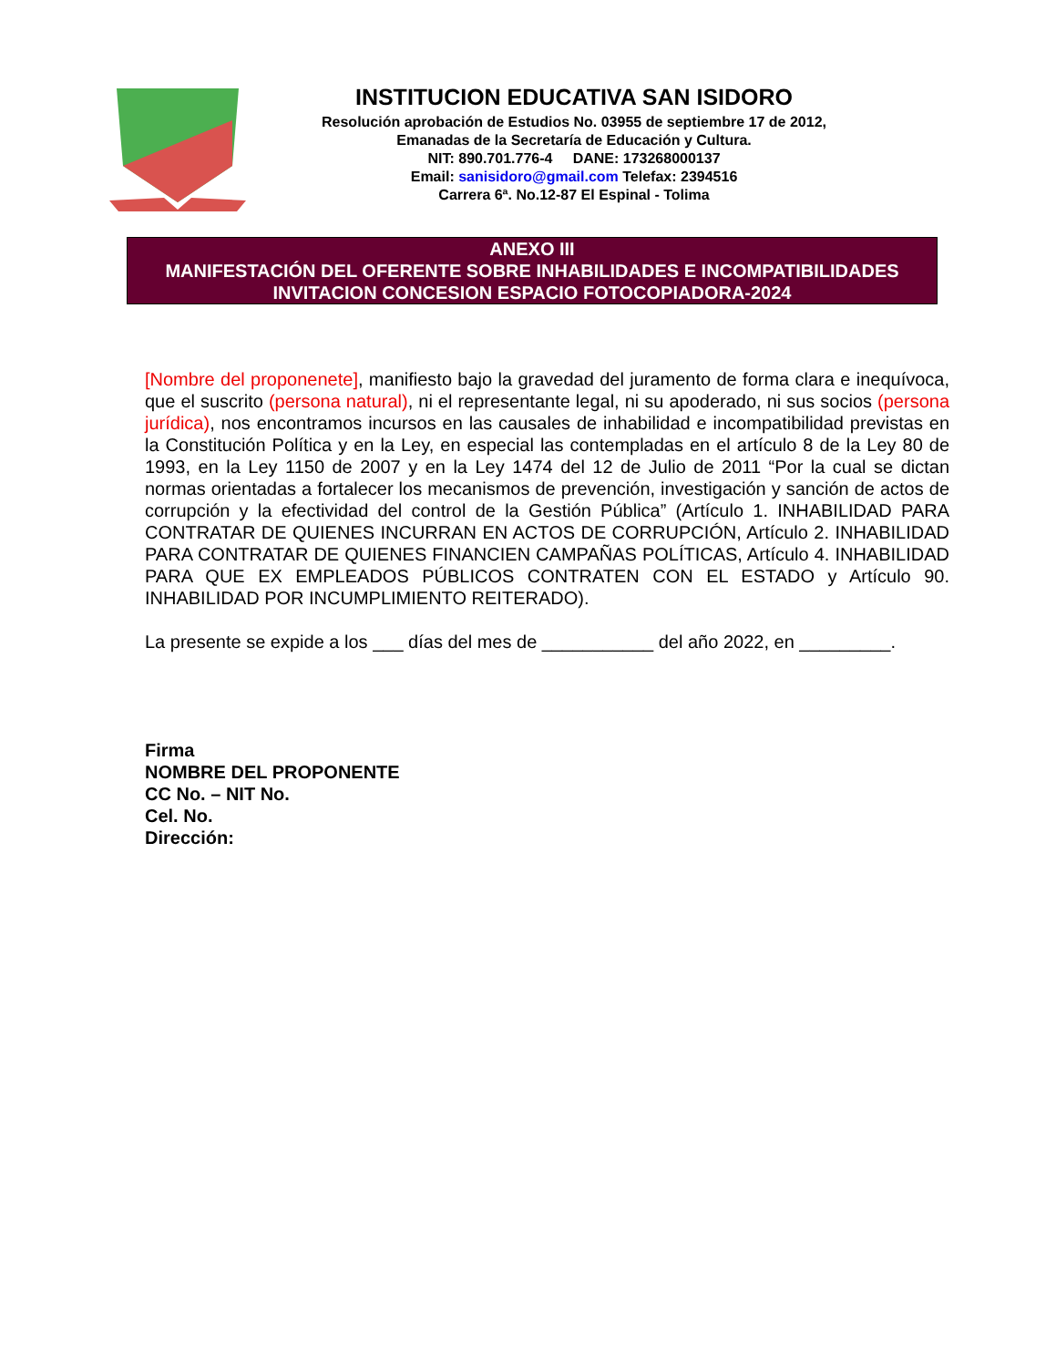INSTITUCION EDUCATIVA SAN ISIDORO
Resolución aprobación de Estudios No. 03955 de septiembre 17 de 2012,
Emanadas de la Secretaría de Educación y Cultura.
NIT: 890.701.776-4 DANE: 173268000137
Email: sanisidoro@gmail.com Telefax: 2394516
Carrera 6ª. No.12-87 El Espinal - Tolima
ANEXO III
MANIFESTACIÓN DEL OFERENTE SOBRE INHABILIDADES E INCOMPATIBILIDADES
INVITACION CONCESION ESPACIO FOTOCOPIADORA-2024
[Nombre del proponenete], manifiesto bajo la gravedad del juramento de forma clara e inequívoca, que el suscrito (persona natural), ni el representante legal, ni su apoderado, ni sus socios (persona jurídica), nos encontramos incursos en las causales de inhabilidad e incompatibilidad previstas en la Constitución Política y en la Ley, en especial las contempladas en el artículo 8 de la Ley 80 de 1993, en la Ley 1150 de 2007 y en la Ley 1474 del 12 de Julio de 2011 “Por la cual se dictan normas orientadas a fortalecer los mecanismos de prevención, investigación y sanción de actos de corrupción y la efectividad del control de la Gestión Pública” (Artículo 1. INHABILIDAD PARA CONTRATAR DE QUIENES INCURRAN EN ACTOS DE CORRUPCIÓN, Artículo 2. INHABILIDAD PARA CONTRATAR DE QUIENES FINANCIEN CAMPAÑAS POLÍTICAS, Artículo 4. INHABILIDAD PARA QUE EX EMPLEADOS PÚBLICOS CONTRATEN CON EL ESTADO y Artículo 90. INHABILIDAD POR INCUMPLIMIENTO REITERADO).
La presente se expide a los ___ días del mes de ___________ del año 2022, en _________.
Firma
NOMBRE DEL PROPONENTE
CC No. – NIT No.
Cel. No.
Dirección: